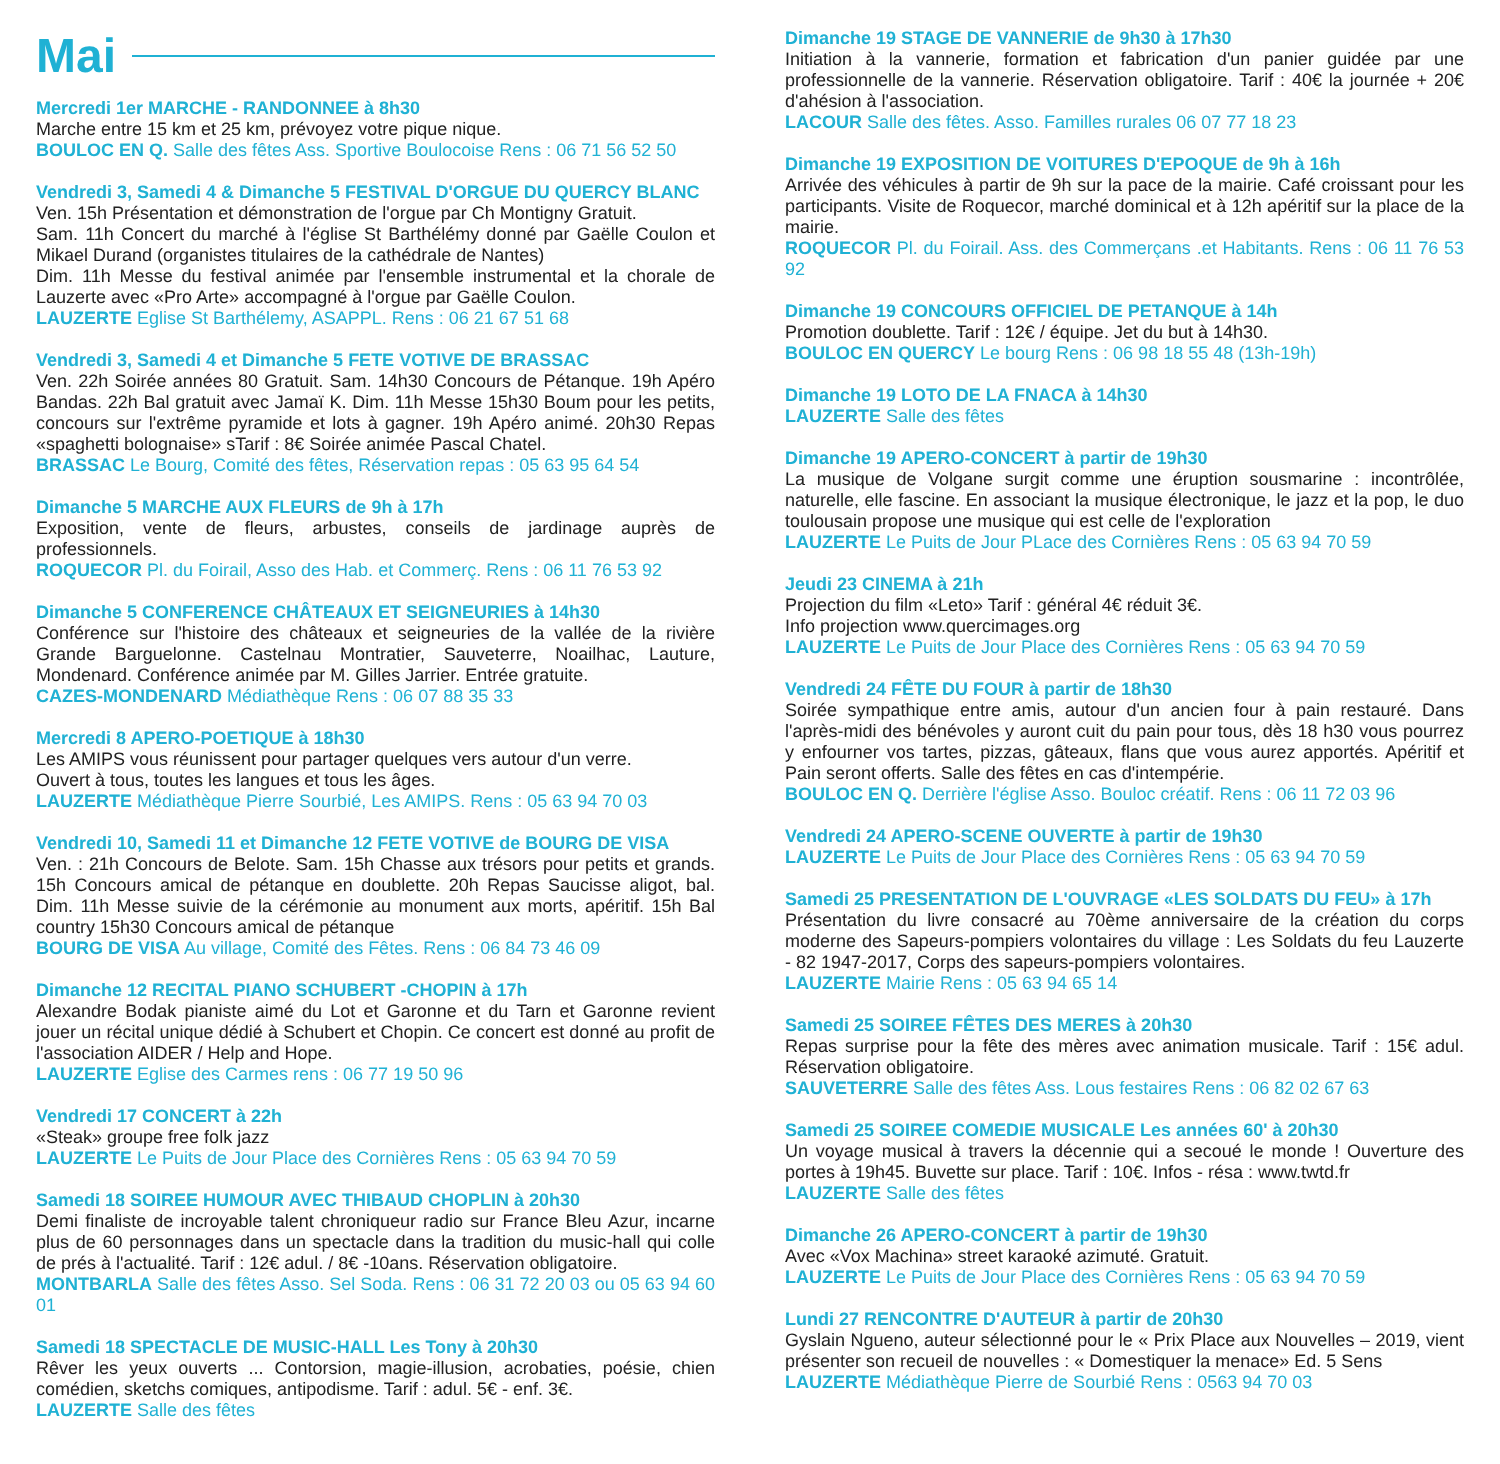Mai
Mercredi 1er MARCHE - RANDONNEE à 8h30
Marche entre 15 km et 25 km, prévoyez votre pique nique.
BOULOC EN Q. Salle des fêtes Ass. Sportive Boulocoise Rens : 06 71 56 52 50
Vendredi 3, Samedi 4 & Dimanche 5 FESTIVAL D'ORGUE DU QUERCY BLANC
Ven. 15h Présentation et démonstration de l'orgue par Ch Montigny Gratuit.
Sam. 11h Concert du marché à l'église St Barthélémy donné par Gaëlle Coulon et Mikael Durand (organistes titulaires de la cathédrale de Nantes)
Dim. 11h Messe du festival animée par l'ensemble instrumental et la chorale de Lauzerte avec «Pro Arte» accompagné à l'orgue par Gaëlle Coulon.
LAUZERTE Eglise St Barthélemy, ASAPPL. Rens : 06 21 67 51 68
Vendredi 3, Samedi 4 et Dimanche 5 FETE VOTIVE DE BRASSAC
Ven. 22h Soirée années 80 Gratuit. Sam. 14h30 Concours de Pétanque. 19h Apéro Bandas. 22h Bal gratuit avec Jamaï K. Dim. 11h Messe 15h30 Boum pour les petits, concours sur l'extrême pyramide et lots à gagner. 19h Apéro animé. 20h30 Repas «spaghetti bolognaise» sTarif : 8€ Soirée animée Pascal Chatel.
BRASSAC Le Bourg, Comité des fêtes, Réservation repas : 05 63 95 64 54
Dimanche 5 MARCHE AUX FLEURS de 9h à 17h
Exposition, vente de fleurs, arbustes, conseils de jardinage auprès de professionnels.
ROQUECOR Pl. du Foirail, Asso des Hab. et Commerç. Rens : 06 11 76 53 92
Dimanche 5 CONFERENCE CHÂTEAUX ET SEIGNEURIES à 14h30
Conférence sur l'histoire des châteaux et seigneuries de la vallée de la rivière Grande Barguelonne. Castelnau Montratier, Sauveterre, Noailhac, Lauture, Mondenard. Conférence animée par M. Gilles Jarrier. Entrée gratuite.
CAZES-MONDENARD Médiathèque Rens : 06 07 88 35 33
Mercredi 8 APERO-POETIQUE à 18h30
Les AMIPS vous réunissent pour partager quelques vers autour d'un verre.
Ouvert à tous, toutes les langues et tous les âges.
LAUZERTE Médiathèque Pierre Sourbié, Les AMIPS. Rens : 05 63 94 70 03
Vendredi 10, Samedi 11 et Dimanche 12 FETE VOTIVE de BOURG DE VISA
Ven. : 21h Concours de Belote. Sam. 15h Chasse aux trésors pour petits et grands. 15h Concours amical de pétanque en doublette. 20h Repas Saucisse aligot, bal. Dim. 11h Messe suivie de la cérémonie au monument aux morts, apéritif. 15h Bal country 15h30 Concours amical de pétanque
BOURG DE VISA Au village, Comité des Fêtes. Rens : 06 84 73 46 09
Dimanche 12 RECITAL PIANO SCHUBERT -CHOPIN à 17h
Alexandre Bodak pianiste aimé du Lot et Garonne et du Tarn et Garonne revient jouer un récital unique dédié à Schubert et Chopin. Ce concert est donné au profit de l'association AIDER / Help and Hope.
LAUZERTE Eglise des Carmes rens : 06 77 19 50 96
Vendredi 17 CONCERT à 22h
«Steak» groupe free folk jazz
LAUZERTE Le Puits de Jour Place des Cornières Rens : 05 63 94 70 59
Samedi 18 SOIREE HUMOUR AVEC THIBAUD CHOPLIN à 20h30
Demi finaliste de incroyable talent chroniqueur radio sur France Bleu Azur, incarne plus de 60 personnages dans un spectacle dans la tradition du music-hall qui colle de prés à l'actualité. Tarif : 12€ adul. / 8€ -10ans. Réservation obligatoire.
MONTBARLA Salle des fêtes Asso. Sel Soda. Rens : 06 31 72 20 03 ou 05 63 94 60 01
Samedi 18 SPECTACLE DE MUSIC-HALL Les Tony à 20h30
Rêver les yeux ouverts ... Contorsion, magie-illusion, acrobaties, poésie, chien comédien, sketchs comiques, antipodisme. Tarif : adul. 5€ - enf. 3€.
LAUZERTE Salle des fêtes
Dimanche 19 STAGE DE VANNERIE de 9h30 à 17h30
Initiation à la vannerie, formation et fabrication d'un panier guidée par une professionnelle de la vannerie. Réservation obligatoire. Tarif : 40€ la journée + 20€ d'ahésion à l'association.
LACOUR Salle des fêtes. Asso. Familles rurales 06 07 77 18 23
Dimanche 19 EXPOSITION DE VOITURES D'EPOQUE de 9h à 16h
Arrivée des véhicules à partir de 9h sur la pace de la mairie. Café croissant pour les participants. Visite de Roquecor, marché dominical et à 12h apéritif sur la place de la mairie.
ROQUECOR Pl. du Foirail. Ass. des Commerçans .et Habitants. Rens : 06 11 76 53 92
Dimanche 19 CONCOURS OFFICIEL DE PETANQUE à 14h
Promotion doublette. Tarif : 12€ / équipe. Jet du but à 14h30.
BOULOC EN QUERCY Le bourg Rens : 06 98 18 55 48 (13h-19h)
Dimanche 19 LOTO DE LA FNACA à 14h30
LAUZERTE Salle des fêtes
Dimanche 19 APERO-CONCERT à partir de 19h30
La musique de Volgane surgit comme une éruption sousmarine : incontrôlée, naturelle, elle fascine. En associant la musique électronique, le jazz et la pop, le duo toulousain propose une musique qui est celle de l'exploration
LAUZERTE Le Puits de Jour PLace des Cornières Rens : 05 63 94 70 59
Jeudi 23 CINEMA à 21h
Projection du film «Leto» Tarif : général 4€ réduit 3€.
Info projection www.quercimages.org
LAUZERTE Le Puits de Jour Place des Cornières Rens : 05 63 94 70 59
Vendredi 24 FÊTE DU FOUR à partir de 18h30
Soirée sympathique entre amis, autour d'un ancien four à pain restauré. Dans l'après-midi des bénévoles y auront cuit du pain pour tous, dès 18 h30 vous pourrez y enfourner vos tartes, pizzas, gâteaux, flans que vous aurez apportés. Apéritif et Pain seront offerts. Salle des fêtes en cas d'intempérie.
BOULOC EN Q. Derrière l'église Asso. Bouloc créatif. Rens : 06 11 72 03 96
Vendredi 24 APERO-SCENE OUVERTE à partir de 19h30
LAUZERTE Le Puits de Jour Place des Cornières Rens : 05 63 94 70 59
Samedi 25 PRESENTATION DE L'OUVRAGE «LES SOLDATS DU FEU» à 17h
Présentation du livre consacré au 70ème anniversaire de la création du corps moderne des Sapeurs-pompiers volontaires du village : Les Soldats du feu Lauzerte - 82 1947-2017, Corps des sapeurs-pompiers volontaires.
LAUZERTE Mairie Rens : 05 63 94 65 14
Samedi 25 SOIREE FÊTES DES MERES à 20h30
Repas surprise pour la fête des mères avec animation musicale. Tarif : 15€ adul. Réservation obligatoire.
SAUVETERRE Salle des fêtes Ass. Lous festaires Rens : 06 82 02 67 63
Samedi 25 SOIREE COMEDIE MUSICALE Les années 60' à 20h30
Un voyage musical à travers la décennie qui a secoué le monde ! Ouverture des portes à 19h45. Buvette sur place. Tarif : 10€. Infos - résa : www.twtd.fr
LAUZERTE Salle des fêtes
Dimanche 26 APERO-CONCERT à partir de 19h30
Avec «Vox Machina» street karaoké azimuté. Gratuit.
LAUZERTE Le Puits de Jour Place des Cornières Rens : 05 63 94 70 59
Lundi 27 RENCONTRE D'AUTEUR à partir de 20h30
Gyslain Ngueno, auteur sélectionné pour le « Prix Place aux Nouvelles – 2019, vient présenter son recueil de nouvelles : « Domestiquer la menace» Ed. 5 Sens
LAUZERTE Médiathèque Pierre de Sourbié Rens : 0563 94 70 03